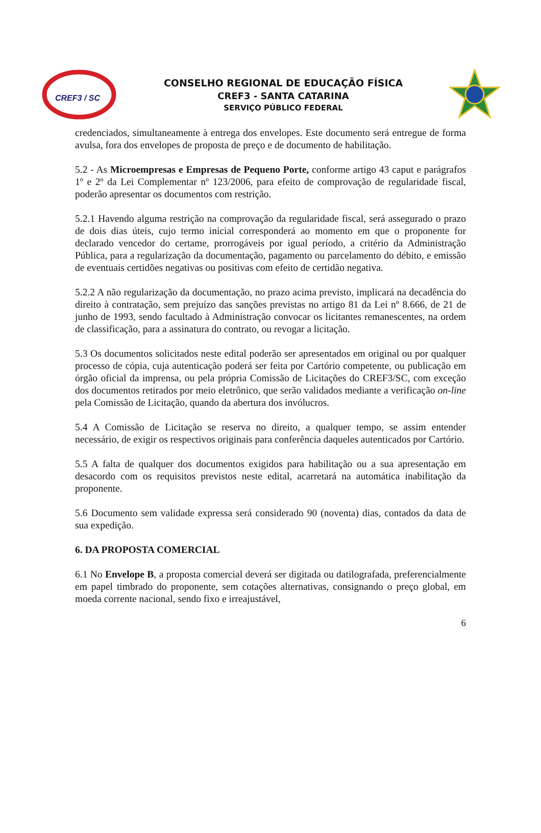CREF3 / SC
CONSELHO REGIONAL DE EDUCAÇÃO FÍSICA
CREF3 - SANTA CATARINA
SERVIÇO PÚBLICO FEDERAL
credenciados, simultaneamente à entrega dos envelopes. Este documento será entregue de forma avulsa, fora dos envelopes de proposta de preço e de documento de habilitação.
5.2 - As Microempresas e Empresas de Pequeno Porte, conforme artigo 43 caput e parágrafos 1º e 2º da Lei Complementar nº 123/2006, para efeito de comprovação de regularidade fiscal, poderão apresentar os documentos com restrição.
5.2.1 Havendo alguma restrição na comprovação da regularidade fiscal, será assegurado o prazo de dois dias úteis, cujo termo inicial corresponderá ao momento em que o proponente for declarado vencedor do certame, prorrogáveis por igual período, a critério da Administração Pública, para a regularização da documentação, pagamento ou parcelamento do débito, e emissão de eventuais certidões negativas ou positivas com efeito de certidão negativa.
5.2.2 A não regularização da documentação, no prazo acima previsto, implicará na decadência do direito à contratação, sem prejuízo das sanções previstas no artigo 81 da Lei nº 8.666, de 21 de junho de 1993, sendo facultado à Administração convocar os licitantes remanescentes, na ordem de classificação, para a assinatura do contrato, ou revogar a licitação.
5.3 Os documentos solicitados neste edital poderão ser apresentados em original ou por qualquer processo de cópia, cuja autenticação poderá ser feita por Cartório competente, ou publicação em órgão oficial da imprensa, ou pela própria Comissão de Licitações do CREF3/SC, com exceção dos documentos retirados por meio eletrônico, que serão validados mediante a verificação on-line pela Comissão de Licitação, quando da abertura dos invólucros.
5.4 A Comissão de Licitação se reserva no direito, a qualquer tempo, se assim entender necessário, de exigir os respectivos originais para conferência daqueles autenticados por Cartório.
5.5 A falta de qualquer dos documentos exigidos para habilitação ou a sua apresentação em desacordo com os requisitos previstos neste edital, acarretará na automática inabilitação da proponente.
5.6 Documento sem validade expressa será considerado 90 (noventa) dias, contados da data de sua expedição.
6. DA PROPOSTA COMERCIAL
6.1 No Envelope B, a proposta comercial deverá ser digitada ou datilografada, preferencialmente em papel timbrado do proponente, sem cotações alternativas, consignando o preço global, em moeda corrente nacional, sendo fixo e irreajustável,
6